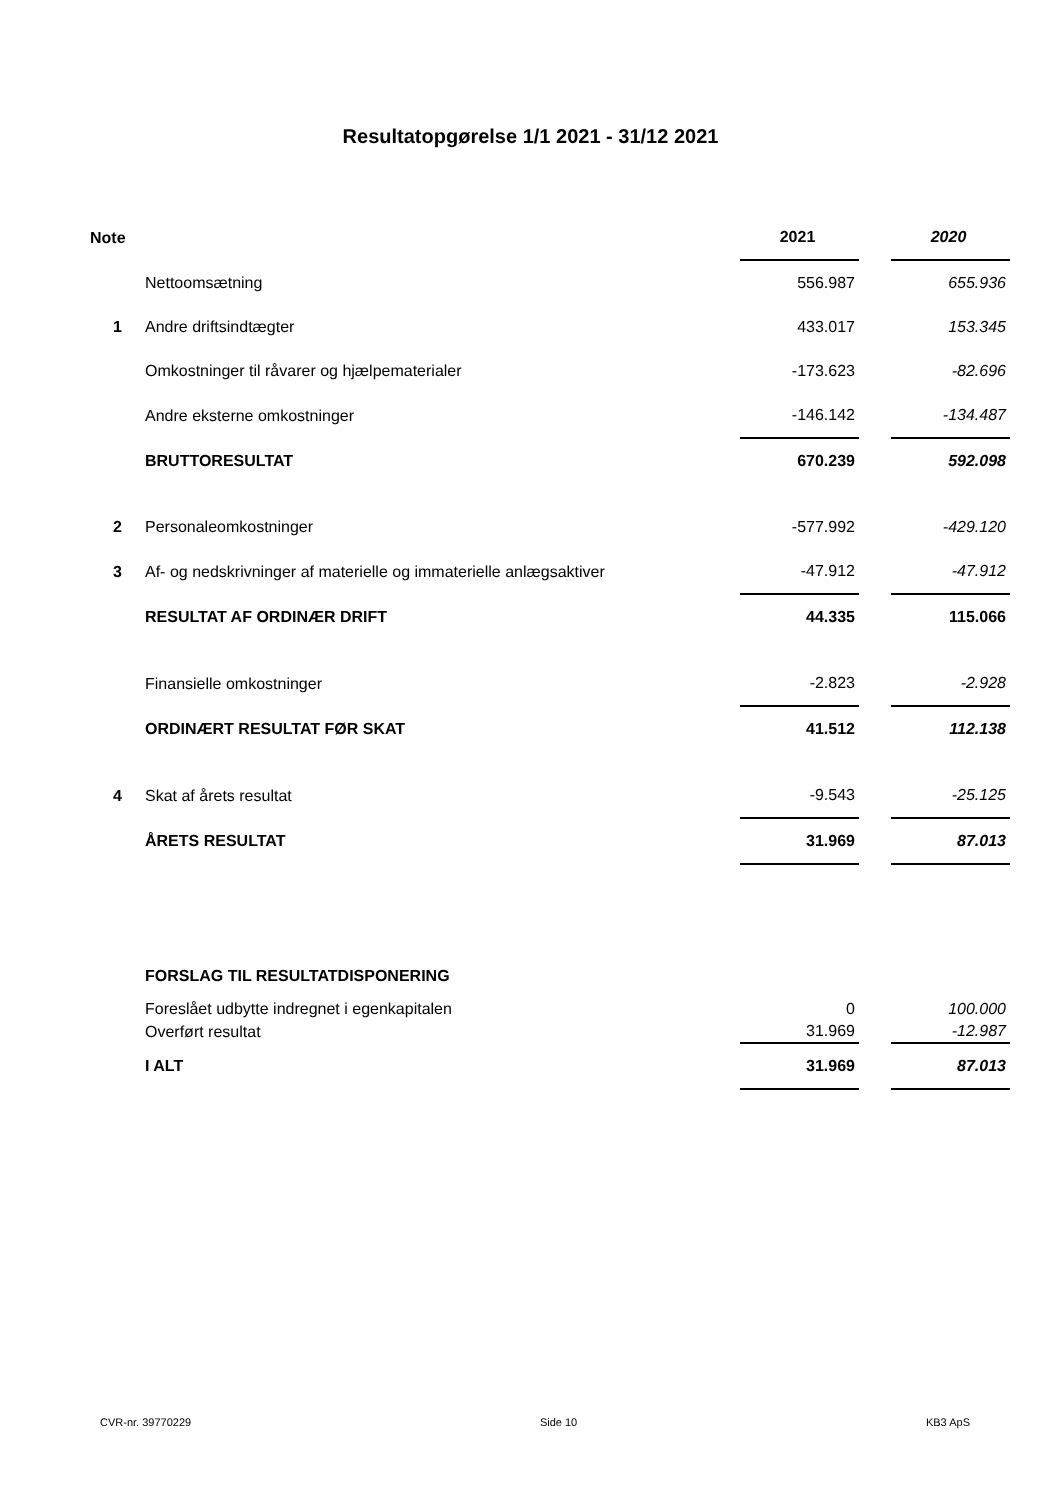Resultatopgørelse 1/1 2021 - 31/12 2021
| Note | | 2021 | | 2020 |
| | Nettoomsætning | 556.987 | | 655.936 |
| 1 | Andre driftsindtægter | 433.017 | | 153.345 |
| | Omkostninger til råvarer og hjælpematerialer | -173.623 | | -82.696 |
| | Andre eksterne omkostninger | -146.142 | | -134.487 |
| | BRUTTORESULTAT | 670.239 | | 592.098 |
| 2 | Personaleomkostninger | -577.992 | | -429.120 |
| 3 | Af- og nedskrivninger af materielle og immaterielle anlægsaktiver | -47.912 | | -47.912 |
| | RESULTAT AF ORDINÆR DRIFT | 44.335 | | 115.066 |
| | Finansielle omkostninger | -2.823 | | -2.928 |
| | ORDINÆRT RESULTAT FØR SKAT | 41.512 | | 112.138 |
| 4 | Skat af årets resultat | -9.543 | | -25.125 |
| | ÅRETS RESULTAT | 31.969 | | 87.013 |
| | FORSLAG TIL RESULTATDISPONERING | | | |
| | Foreslået udbytte indregnet i egenkapitalen | 0 | | 100.000 |
| | Overført resultat | 31.969 | | -12.987 |
| | I ALT | 31.969 | | 87.013 |
CVR-nr. 39770229 Side 10 KB3 ApS